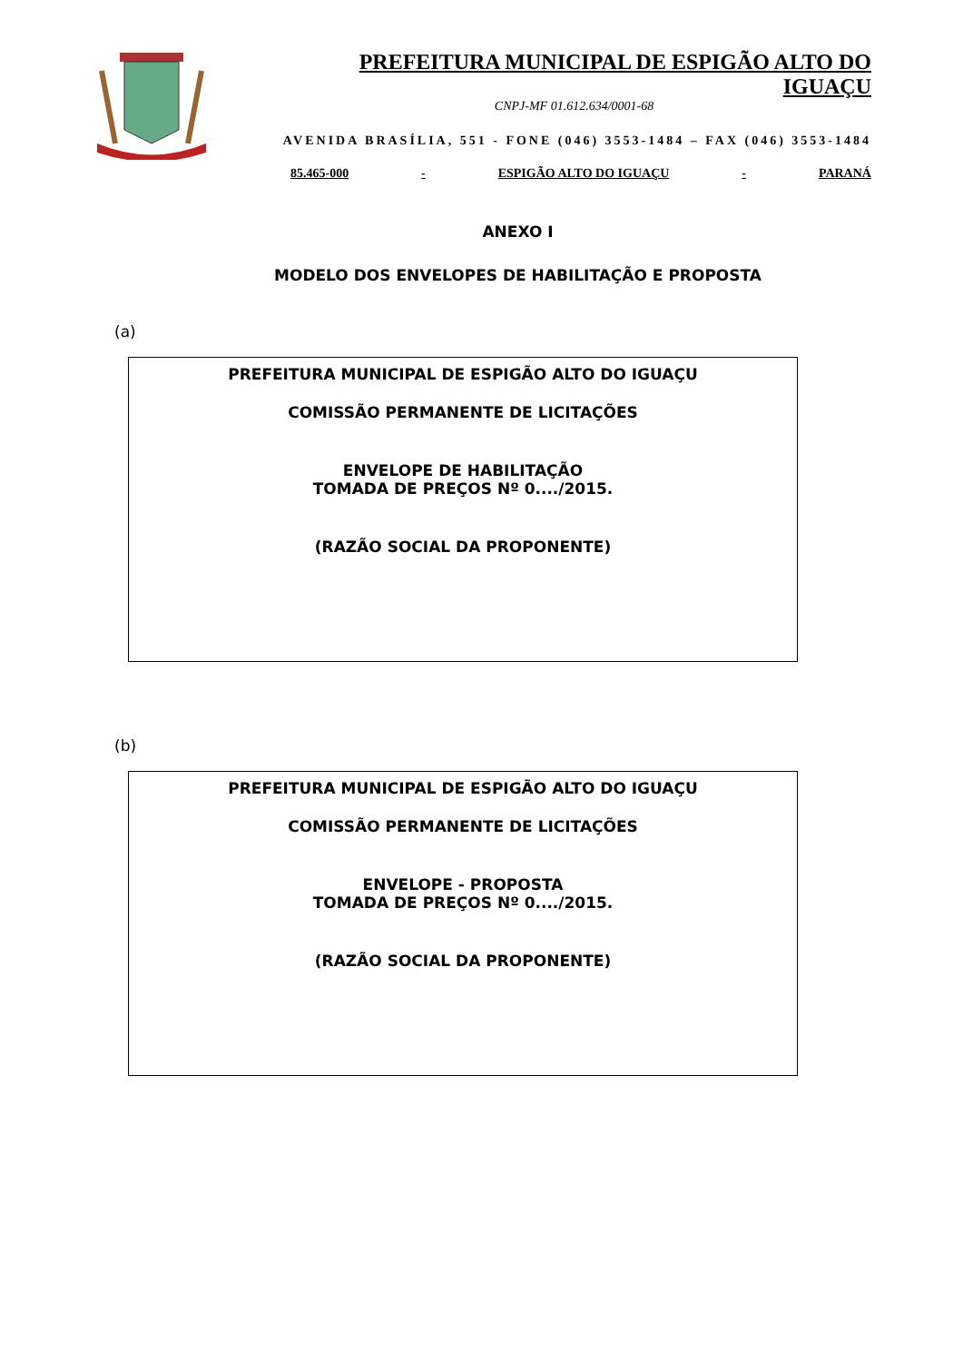PREFEITURA MUNICIPAL DE ESPIGÃO ALTO DO IGUAÇU
CNPJ-MF 01.612.634/0001-68
AVENIDA BRASÍLIA, 551 - FONE (046) 3553-1484 – FAX (046) 3553-1484
85.465-000 - ESPIGÃO ALTO DO IGUAÇU - PARANÁ
ANEXO I
MODELO DOS ENVELOPES DE HABILITAÇÃO E PROPOSTA
(a)
PREFEITURA MUNICIPAL DE ESPIGÃO ALTO DO IGUAÇU
COMISSÃO PERMANENTE DE LICITAÇÕES
ENVELOPE DE HABILITAÇÃO
TOMADA DE PREÇOS Nº 0..../2015.
(RAZÃO SOCIAL DA PROPONENTE)
(b)
PREFEITURA MUNICIPAL DE ESPIGÃO ALTO DO IGUAÇU
COMISSÃO PERMANENTE DE LICITAÇÕES
ENVELOPE - PROPOSTA
TOMADA DE PREÇOS Nº 0..../2015.
(RAZÃO SOCIAL DA PROPONENTE)